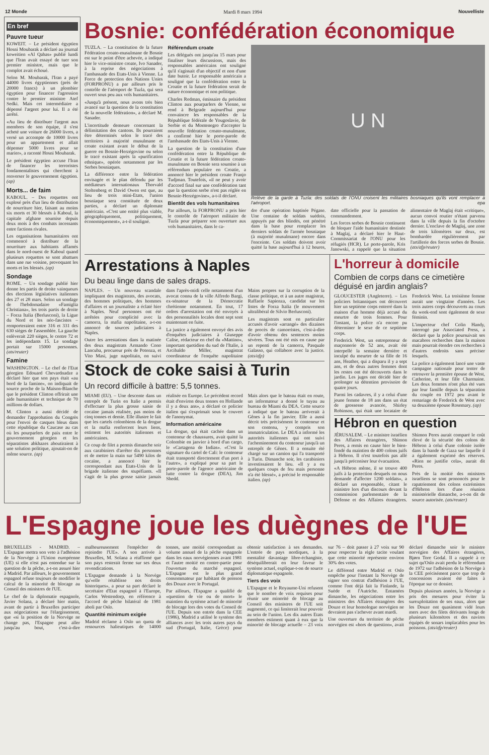12 Monde Mardi 8 mars 1994 Nouvelliste
En bref
Pauvre tueur
KOWEIT. – Le président égyptien Hosni Moubarak a déclaré au journal koweitien «Al Qabas» publié lundi que l'Iran avait essayé de tuer son premier ministre, mais que le complot avait échoué.
Selon M. Moubarak, l'Iran a payé 44000 livres égyptiennes (près de 20000 francs) à un plombier égyptien pour financer l'agression contre le premier ministre Atef Sedki. Mais cet intermédiaire a dépensé l'argent pour lui. Il a été arrêté.
«Au lieu de distribuer l'argent aux membres de son équipe, il s'est acheté une voiture de 26000 livres, a versé un accompte de 10000 livres pour un appartement et allait dépenser 5000 livres pour se marier», a raconté Hosni Moubarak.
Le président égyptien accuse l'Iran de financer les terroristes fondamentalistes qui cherchent à renverser le gouvernement égyptien. (ap)
Morts... de faim
KABOUL. – Des roquettes ont explosé près d'un lieu de distribution de nourriture hier, faisant au moins six morts et 30 blessés à Kaboul, la capitale afghane soumise depuis deux mois à des combats incessants entre factions rivales.
Les organisations humanitaires ont commencé à distribuer de la nourriture aux habitants affamés dans le nord-ouest de Kaboul quand plusieurs roquettes se sont abattues dans une rue voisine, provoquant les morts et les blessés. (ap)
Sondage
ROME. – Un sondage publié hier donne les partis de droite vainqueurs des élections législatives italiennes des 27 et 28 mars. Selon un sondage de l'hebdomadaire «Famiglia Christiana», les trois partis de droite – Forza Italia (Berlusconi), la Ligue du Nord et les néo-fascistes – remporteraient entre 316 et 331 des 630 sièges de l'assemblée. La gauche enlèverait 220 sièges, le centre 72 et les indépendants 15. Le sondage portait sur 15000 personnes. (ats/reuter)
Famine
WASHINGTON. – Le chef de l'Etat géorgien Edouard Chevardnadze a déclaré hier que son pays était «au bord de la famine», on indiquait de source proche de la Maison-Blanche que le président Clinton offrirait une aide humanitaire et technique de 70 millions de dollars.
M. Clinton a aussi décidé de demander l'approbation du Congrès pour l'envoi de casques bleus dans cette république du Caucase au cas où les pourparlers de paix entre le gouvernement géorgien et les séparatistes abkhazes aboutiraient à une solution politique, ajoutait-on de même source. (ap)
Bosnie: confédération économique
TUZLA. – La constitution de la future Fédération croato-musulmane de Bosnie est sur le point d'être achevée, a indiqué hier le vice-ministre croate, Ivo Sanader, à la reprise des négociations à l'ambassade des Etats-Unis à Vienne. La Force de protection des Nations Unies (FORPRONU) a par ailleurs pris le contrôle de l'aéroport de Tuzla, qui sera ouvert sous peu aux vols humanitaires.
«Jusqu'à présent, nous avons très bien avancé sur la question de la constitution de la nouvelle fédération», a déclaré M. Sanader.
L'incertitude demeure concernant la délimitation des cantons. Ils pourraient être déterminés selon le tracé des territoires à majorité musulmane et croate existant avant le début de la guerre en Bosnie-Herzégovine ou selon le tracé existant après la «purification ethnique», opérée notamment par les Serbes bosniaques.
La différence entre la fédération envisagée et le plan défendu par les médiateurs internationaux Thorvald Stoltenberg et David Owen est que, au lieu de trois mini-Etats, l'union bosniaque sera constituée de deux parties, a déclaré un diplomate américain. «C'est une entité plus viable, géographiquement, politiquement, économiquement», a-t-il souligné.
Référendum croate
Les délégués ont jusqu'au 15 mars pour finaliser leurs discussions, mais des responsables américains ont souligné qu'il s'agissait d'un objectif et non d'une date butoir. Le responsable américain a souligné que la confédération entre la Croatie et la future fédération serait de nature économique et non politique.
Charles Redman, émissaire du président Clinton aux pourparlers de Vienne, se rend à Belgrade aujourd'hui pour convaincre les responsables de la République fédérale de Yougoslavie, de Serbie et du Montenegro d'accepter la nouvelle fédération croato-musulmane, a confirmé hier le porte-parole de l'ambassade des Etats-Unis à Vienne.
La question de la constitution d'une confédération entre la République de Croatie et la future fédération croato-musulmane en Bosnie sera soumise à un référendum populaire en Croatie, a annoncé hier le président croate Franjo Tudjman. Toutefois, «il ne peut y avoir d'accord final sur une confédération tant que la question serbe n'est pas réglée en Bosnie-Herzégovine», a-t-il déclaré.
Bientôt des vols humanitaires
Par ailleurs, la FORPRONU a pris hier le contrôle de l'aéroport militaire de Tuzla pour préparer son ouverture aux vols humanitaires, dans le ca-
U N
Relève de la garde à Tuzla: des soldats de l'ONU croisent les militaires bosniaques qu'ils vont remplacer à l'aéroport. epa
dre d'une opération baptisée Pégase. Une centaine de soldats suédois, appuyés par des blindés, ont pénétré dans la base pour remplacer les derniers soldats de l'armée bosniaque (à majorité musulmane) encore dans l'enceinte. Ces soldats doivent avoir quitté la base aujourd'hui à 12 heures, date officielle pour la passation de commandement.
Les forces serbes de Bosnie continuent de bloquer l'aide humanitaire destinée à Maglaj, a déclaré hier le Haut-Commissariat de l'ONU pour les réfugiés (HCR). Le porte-parole, Kris Janowski, a rappelé que la situation alimentaire de Maglaj était «critique», aucun convoi routier n'étant parvenu dans la ville depuis la fin d'octobre dernier. L'enclave de Maglaj, une zone de trois kilomètres sur deux, est bombardée régulièrement par l'artillerie des forces serbes de Bosnie. (ats/afp/reuter)
Arrestations à Naples
Du beau linge dans de sales draps.
NAPLES. – Un nouveau scandale impliquant des magistrats, des avocats, des hommes politiques, des hommes d'affaires et un journaliste a éclaté hier à Naples. Neuf personnes ont été arrêtées pour complicité avec la camorra, la mafia napolitaine, a-t-on annoncé de sources judiciaires à Naples.
Outre les arrestations dans la matinée des deux magistrats Armando Cono Lancuba, procureur près de Potenza, et Vito Masi, juge napolitain, on suivi dans l'après-midi celle notamment d'un avocat connu de la ville Alfredo Bargi, ex-sénateur de la Démocratie chrétienne notamment. En tout, 17 ordres d'arrestation ont été envoyés à des personnalités locales dont sept sont maintenant en fuite.
La justice a également envoyé des avis d'enquêtes judiciaires à Giuseppe Calise, rédacteur en chef du «Mattino», important quotidien du sud de l'Italie, à Arcibaldo Miller, magistrat coordinateur de l'enquête napolitaine Mains propres sur la corruption de la classe politique, et à un autre magistrat, Raffaele Sapienza, candidat sur les listes de Forza Italia (le mouvement ultralibéral de Silvio Berlusconi).
Les magistrats sont en particulier accusés d'avoir «arrangé» des dizaines de procès de camorristes, c'est-à-dire d'avoir obtenu des sentences moins sévères. Tous ont été mis en cause par un repenti de la camorra, Pasquale Galasso, qui collabore avec la justice. (ats/afp)
Stock de coke saisi à Turin
Un record difficile à battre: 5,5 tonnes.
MIAMI (EU). – Une descente dans un entrepôt de Turin en Italie a permis d'effectuer la plus grosse saisie de cocaïne jamais réalisée, pas moins de cinq tonnes et demie. Elle illustre le fait que les cartels colombiens de la drogue et la mafia renforcent leurs liens, estiment les autorités italiennes et américaines.
Ce coup de filet a permis dimanche soir aux carabiniers d'arrêter dix personnes et de mettre la main sur 5490 kilos de cocaïne, a annoncé hier le correspondant aux Etats-Unis de la brigade italienne des stupéfiants. «Il s'agit de la plus grosse saisie jamais réalisée en Europe. Le précédent record était d'environ deux tonnes en Hollande il y a deux ans», a déclaré ce policier italien qui s'exprimait sous le couvert de l'anonymat.
Information américaine
La drogue, qui était cachée dans un conteneur de chaussures, avait quitté la Colombie en janvier à bord d'un cargo, le «Cartagena de Indias». «C'est la signature du cartel de Cali: le conteneur était transporté directement d'un port à l'autre», a expliqué pour sa part le porte-parole de l'agence américaine de lutte contre la drogue (DEA), Jim Shedd.
Mais alors que le bateau était en route, un informateur a donné le tuyau au bureau de Miami du DEA. Cette source a indiqué que le bateau arriverait à Gênes à la fin janvier. Elle a aussi décrit très précisément le conteneur et son contenu, y compris son immatriculation. Le DEA a informé les autorités italiennes qui ont suivi l'acheminement du conteneur jusqu'à un entrepôt de Gênes. Il a ensuite été chargé sur un camion qui l'a transporté à Turin. Dimanche soir, les carabiniers investissaient le lieu. «Il y a eu quelques coups de feu mais personne n'a été blessé», a précisé le responsable italien. (ap)
L'horreur à domicile
Combien de corps dans ce cimetière déguisé en jardin anglais?
GLOUCESTER (Angleterre). – Les policiers britanniques ont découvert hier un septième corps enterré dans la maison d'un homme déjà accusé du meurtre de trois femmes. Pour l'instant, la police n'a encore pu déterminer le sexe de ce septième corps.
Frederick West, un entrepreneur de maçonnerie de 52 ans, avait été interpellé la semaine dernière et inculpé du meurtre de sa fille de 16 ans, Heather, qui a disparu il y a sept ans, et de deux autres femmes dont les restes ont été découverts dans le jardin. Les juges ont décidé hier de prolonger sa détention provisoire de quatre jours.
Parmi les cadavres, il y a celui d'une jeune femme de 18 ans dans un état de grossesse avancée, Shirley Robinson, qui était une locataire de Frederick West. La troisième femme aurait une vingtaine d'années. Les trois autres corps découverts au cours du week-end sont également de sexe féminin.
L'inspecteur chef Colin Handy, interrogé par Associated Press, a déclaré que la police poursuivait ses macabres recherches dans la maison mais pourrait étendre ces recherches à d'autres endroits sans préciser lesquels.
La police a également lancé une vaste campagne nationale pour tenter de retrouver la première épouse de West, Catherine, et leur fille Charmaine. Les deux femmes n'ont plus été vues par leur famille depuis la séparation du couple en 1972 peu avant le remariage de Frederick de West avec sa deuxième épouse Rosemary. (ap)
Hébron en question
JÉRUSALEM. – Le ministre israélien des Affaires étrangères, Shimon Peres, a remis en cause hier le bien-fondé du maintien de 400 colons juifs à Hébron. Il n'est toutefois pas allé jusqu'à préconiser leur évacuation.
«A Hébron même, il se trouve 400 juifs à la protection desquels on nous demande d'affecter 1200 soldats», a déclaré un responsable, citant le ministre lors d'un discours devant la commission parlementaire de la Défense et des Affaires étrangères. Shimon Peres aurait comparé le coût élevé de la sécurité des colons de Hébron à celui d'une colonie isolée dans la bande de Gaza sur laquelle il a également exprimé des réserves. «Rien ne justifie cela», aurait dit Peres.
Près de la moitié des ministres israéliens se sont prononcés pour le rapatriement des colons extrémistes d'Hébron lors d'une réunion ministérielle dimanche, a-t-on dit de source autorisée. (ats/reuter)
L'Espagne joue les duègnes de l'UE
BRUXELLES - MADRID. – L'Espagne mettra son veto à l'adhésion de la Norvège à l'Union européenne (UE) si elle n'est pas entendue sur la question de la pêche, a-t-on assuré hier à Madrid. Par ailleurs, le gouvernement espagnol refuse toujours de modifier le calcul de la minorité de blocage au Conseil des ministres de l'UE.
Le chef de la diplomatie espagnole, Javier Solana, a déclaré hier matin, avant de partir à Bruxelles participer aux négociations sur l'élargissement, que «si la position de la Norvège ne change pas, l'Espagne peut aller jusqu'au bout, c'est-à-dire malheureusement l'empêcher de rejoindre l'UE». A son arrivée à Bruxelles, M. Solana a réaffirmé que son pays resterait ferme sur ses deux revendications.
L'Espagne demande à la Norvège qu'«elle rétablisse nos droits historiques», a pour sa part déclaré le secrétaire d'Etat espagnol à l'Europe, Carlos Westendorp, en référence à l'accord de pêche bilatéral de 1981 aboli par Oslo.
Quantité minimum exigée
Madrid réclame à Oslo un quota de ressources halieutiques de 14000 tonnes, une moitié correspondant au volume annuel de la pêche espagnole dans les eaux norvégiennes avant 1981 et l'autre moitié en contre-partie pour l'ouverture du marché espagnol. L'Espagne est le plus grand consommateur par habitant de poisson des Douze avec le Portugal.
Par ailleurs, l'Espagne a qualifié de «question de vie ou de mort» le maintien du système actuel de minorité de blocage lors des votes du Conseil de l'UE. Depuis son entrée dans la CEE (1986), Madrid a utilisé le système des alliances avec les trois autres pays du sud (Portugal, Italie, Grèce) pour obtenir satisfaction à ses demandes. L'entrée de pays nordiques, à la mentalité davantage libre-échangiste, déséquilibrerait en leur faveur le système actuel, explique-t-on de source diplomatique espagnole.
Tiers des voix
L'Espagne et le Royaume-Uni refusent que le nombre de voix requises pour réunir une minorité de blocage au Conseil des ministres de l'UE soit augmenté, ce qui limiterait leur pouvoir au sein de l'union. Les dix autres Etats membres estiment quant à eux que la minorité de blocage actuelle – 23 voix sur 76 – doit passer à 27 voix sur 90 pour respecter la règle tacite voulant que cette minorité représente environ 30% des votes.
Le différend entre Madrid et Oslo empêche pour l'instant la Norvège de signer son contrat d'adhésion à l'UE, comme l'ont déjà fait la Finlande, la Suède et l'Autriche. Entamées dimanche, les négociations entre les ministres des Affaires étrangères des Douze et leur homologue norvégien ne devraient pas s'achever avant mardi.
Une ouverture du territoire de pêche norvégien est «hors de question», avait déclaré dimanche soir le ministre norvégien des Affaires étrangères, Bjørn Tore Godal. Il a rappelé à ce sujet qu'Oslo avait perdu le référendum de 1972 sur l'adhésion de la Norvège à la CEE précisément parce que trop de concessions avaient été faites à l'époque sur ce dossier.
Depuis plusieurs années, la Norvège a pris des mesures pour éviter la surexploitation de ses eaux, alors que les Douze ont quasiment vidé leurs mers avec des filets dérivants longs de plusieurs kilomètres et des navires équipés de sonars implacables pour les poissons. (ats/afp/reuter)